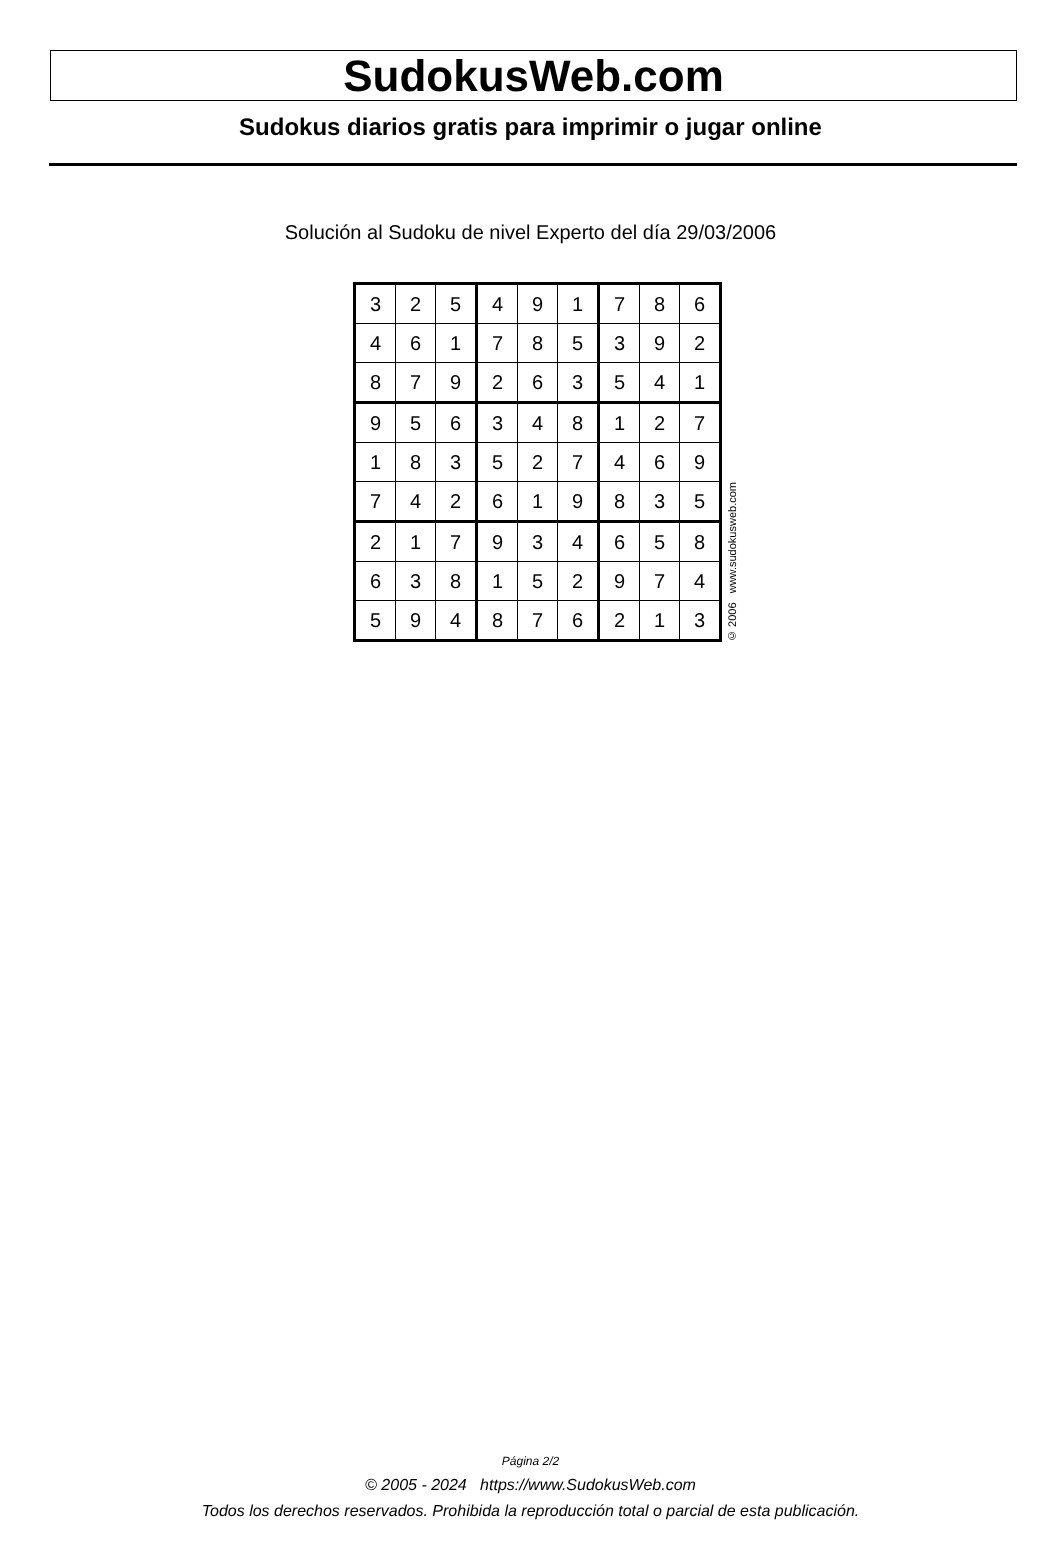SudokusWeb.com
Sudokus diarios gratis para imprimir o jugar online
Solución al Sudoku de nivel Experto del día 29/03/2006
| 3 | 2 | 5 | 4 | 9 | 1 | 7 | 8 | 6 |
| 4 | 6 | 1 | 7 | 8 | 5 | 3 | 9 | 2 |
| 8 | 7 | 9 | 2 | 6 | 3 | 5 | 4 | 1 |
| 9 | 5 | 6 | 3 | 4 | 8 | 1 | 2 | 7 |
| 1 | 8 | 3 | 5 | 2 | 7 | 4 | 6 | 9 |
| 7 | 4 | 2 | 6 | 1 | 9 | 8 | 3 | 5 |
| 2 | 1 | 7 | 9 | 3 | 4 | 6 | 5 | 8 |
| 6 | 3 | 8 | 1 | 5 | 2 | 9 | 7 | 4 |
| 5 | 9 | 4 | 8 | 7 | 6 | 2 | 1 | 3 |
© 2006 www.sudokusweb.com
Página 2/2
© 2005 - 2024 https://www.SudokusWeb.com
Todos los derechos reservados. Prohibida la reproducción total o parcial de esta publicación.